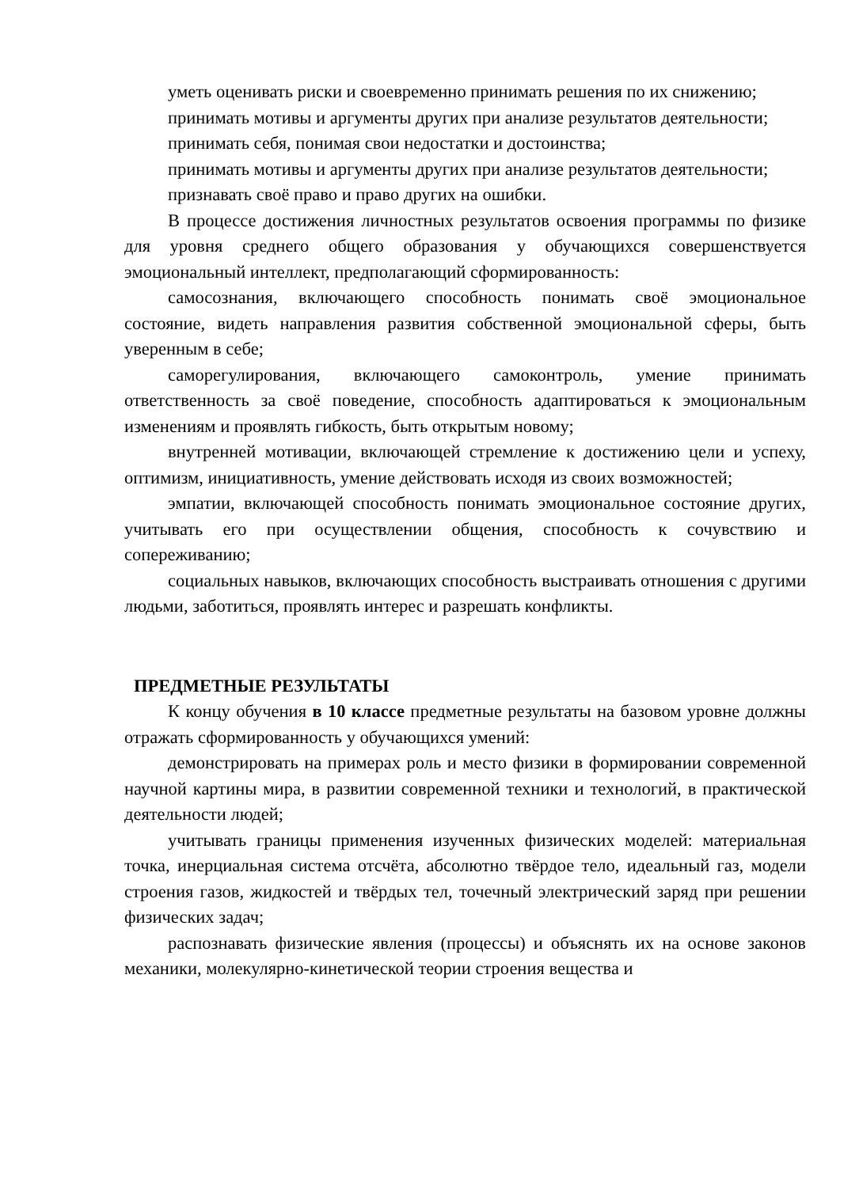уметь оценивать риски и своевременно принимать решения по их снижению;
принимать мотивы и аргументы других при анализе результатов деятельности;
принимать себя, понимая свои недостатки и достоинства;
принимать мотивы и аргументы других при анализе результатов деятельности;
признавать своё право и право других на ошибки.
В процессе достижения личностных результатов освоения программы по физике для уровня среднего общего образования у обучающихся совершенствуется эмоциональный интеллект, предполагающий сформированность:
самосознания, включающего способность понимать своё эмоциональное состояние, видеть направления развития собственной эмоциональной сферы, быть уверенным в себе;
саморегулирования, включающего самоконтроль, умение принимать ответственность за своё поведение, способность адаптироваться к эмоциональным изменениям и проявлять гибкость, быть открытым новому;
внутренней мотивации, включающей стремление к достижению цели и успеху, оптимизм, инициативность, умение действовать исходя из своих возможностей;
эмпатии, включающей способность понимать эмоциональное состояние других, учитывать его при осуществлении общения, способность к сочувствию и сопереживанию;
социальных навыков, включающих способность выстраивать отношения с другими людьми, заботиться, проявлять интерес и разрешать конфликты.
ПРЕДМЕТНЫЕ РЕЗУЛЬТАТЫ
К концу обучения в 10 классе предметные результаты на базовом уровне должны отражать сформированность у обучающихся умений:
демонстрировать на примерах роль и место физики в формировании современной научной картины мира, в развитии современной техники и технологий, в практической деятельности людей;
учитывать границы применения изученных физических моделей: материальная точка, инерциальная система отсчёта, абсолютно твёрдое тело, идеальный газ, модели строения газов, жидкостей и твёрдых тел, точечный электрический заряд при решении физических задач;
распознавать физические явления (процессы) и объяснять их на основе законов механики, молекулярно-кинетической теории строения вещества и